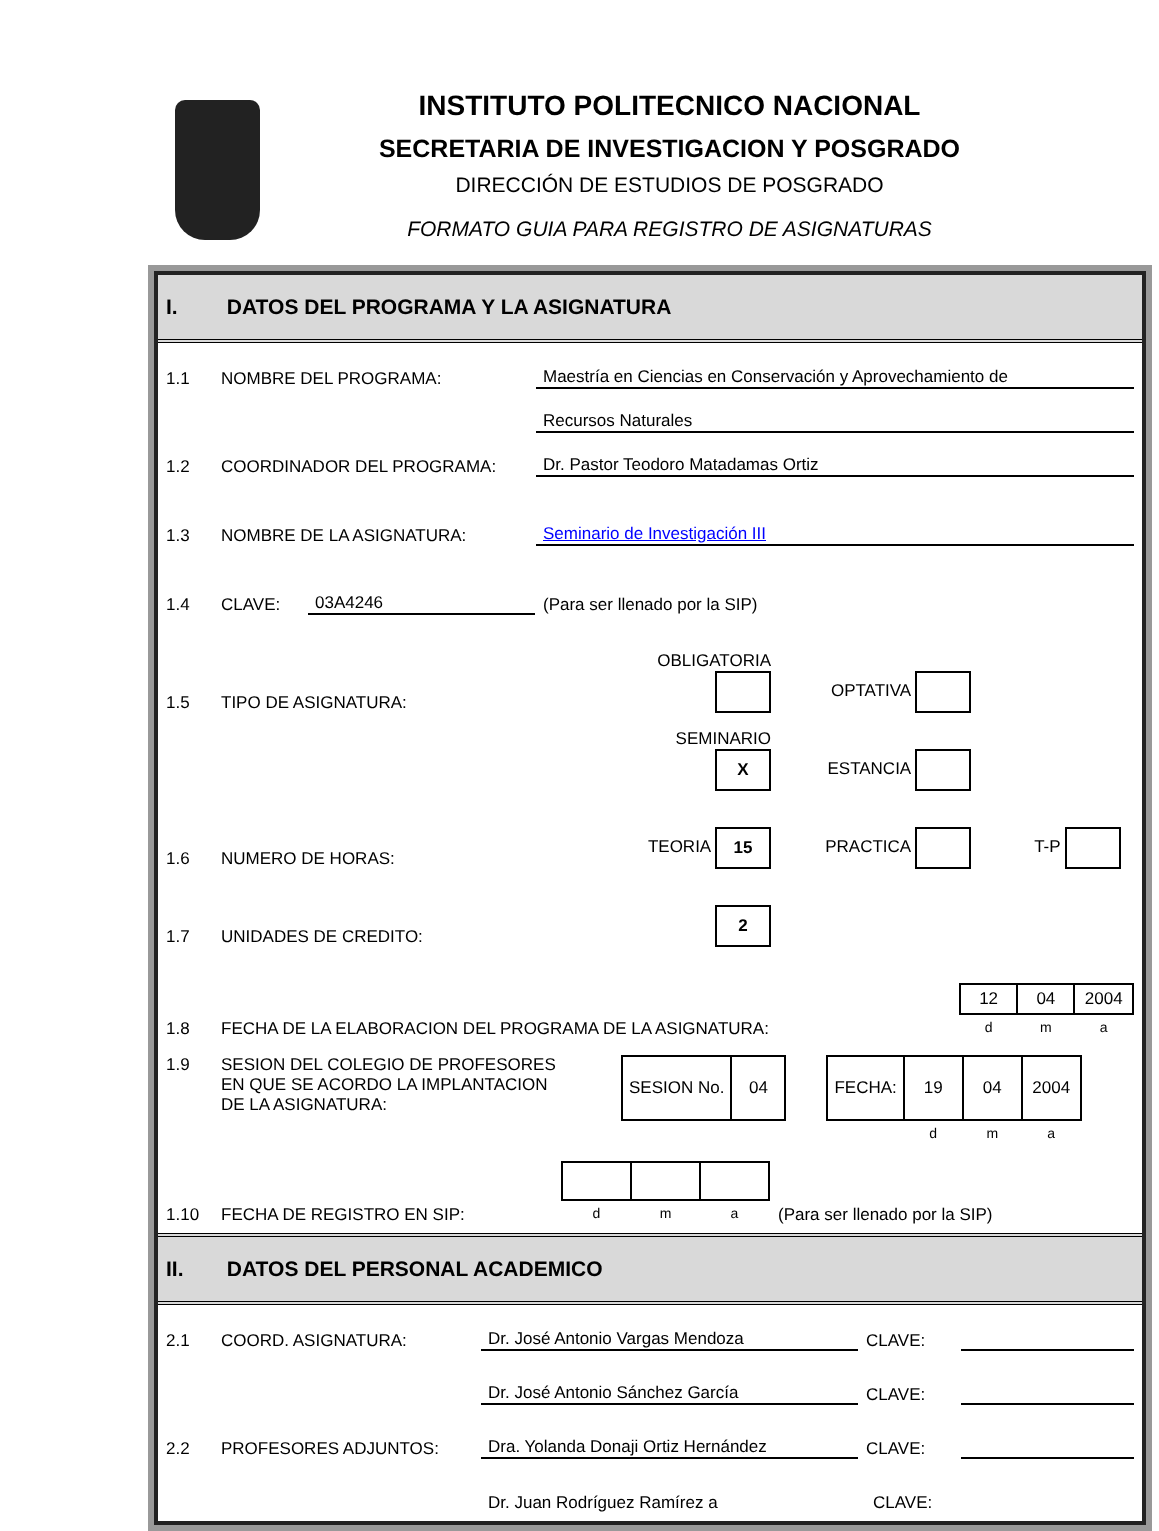INSTITUTO POLITECNICO NACIONAL
SECRETARIA DE INVESTIGACION Y POSGRADO
DIRECCIÓN DE ESTUDIOS DE POSGRADO
FORMATO GUIA PARA REGISTRO DE ASIGNATURAS
I. DATOS DEL PROGRAMA Y LA ASIGNATURA
1.1 NOMBRE DEL PROGRAMA: Maestría en Ciencias en Conservación y Aprovechamiento de
Recursos Naturales
1.2 COORDINADOR DEL PROGRAMA: Dr. Pastor Teodoro Matadamas Ortiz
1.3 NOMBRE DE LA ASIGNATURA: Seminario de Investigación III
1.4 CLAVE: 03A4246 (Para ser llenado por la SIP)
1.5 TIPO DE ASIGNATURA: OBLIGATORIA OPTATIVA
SEMINARIO X ESTANCIA
1.6 NUMERO DE HORAS: TEORIA 15 PRACTICA T-P
1.7 UNIDADES DE CREDITO: 2
1.8 FECHA DE LA ELABORACION DEL PROGRAMA DE LA ASIGNATURA:
| 12 | 04 | 2004 |
| d | m | a |
1.9 SESION DEL COLEGIO DE PROFESORES
EN QUE SE ACORDO LA IMPLANTACION
DE LA ASIGNATURA:
| SESION No. | 04 |
| FECHA: | 19 | 04 | 2004 |
| | d | m | a |
1.10 FECHA DE REGISTRO EN SIP:
| d | m | a |
(Para ser llenado por la SIP)
II. DATOS DEL PERSONAL ACADEMICO
2.1 COORD. ASIGNATURA: Dr. José Antonio Vargas Mendoza CLAVE:
Dr. José Antonio Sánchez García CLAVE:
2.2 PROFESORES ADJUNTOS: Dra. Yolanda Donaji Ortiz Hernández CLAVE:
Dr. Juan Rodríguez Ramírez a CLAVE: